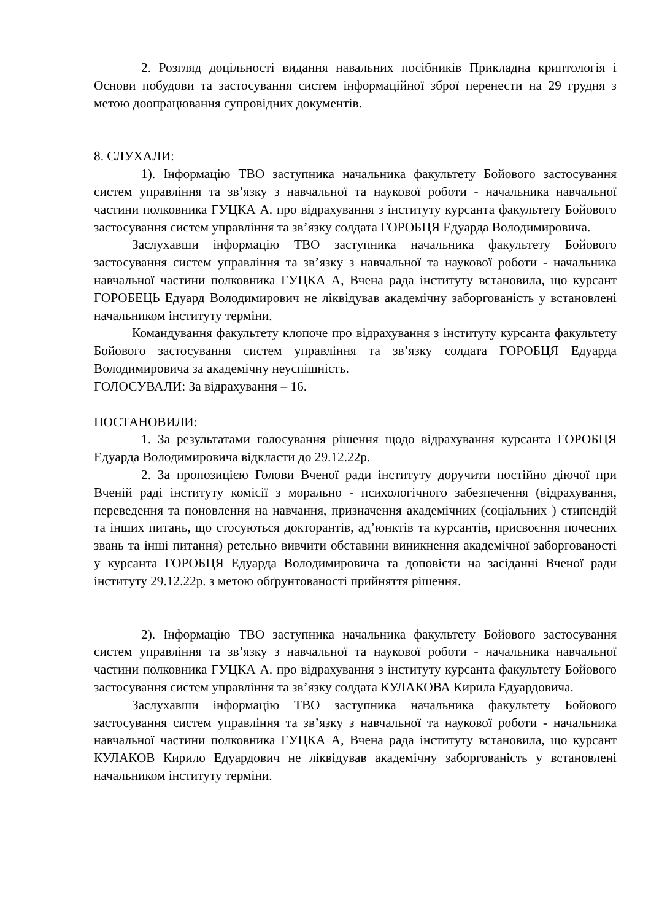2. Розгляд доцільності видання навальних посібників Прикладна криптологія і Основи побудови та застосування систем інформаційної зброї перенести на 29 грудня з метою доопрацювання супровідних документів.
8. СЛУХАЛИ:
1). Інформацію ТВО заступника начальника факультету Бойового застосування систем управління та зв’язку з навчальної та наукової роботи - начальника навчальної частини полковника ГУЦКА А. про відрахування з інституту курсанта факультету Бойового застосування систем управління та зв’язку солдата ГОРОБЦЯ Едуарда Володимировича.
Заслухавши інформацію ТВО заступника начальника факультету Бойового застосування систем управління та зв’язку з навчальної та наукової роботи - начальника навчальної частини полковника ГУЦКА А, Вчена рада інституту встановила, що курсант ГОРОБЕЦЬ Едуард Володимирович не ліквідував академічну заборгованість у встановлені начальником інституту терміни.
Командування факультету клопоче про відрахування з інституту курсанта факультету Бойового застосування систем управління та зв’язку солдата ГОРОБЦЯ Едуарда Володимировича за академічну неуспішність.
ГОЛОСУВАЛИ: За відрахування – 16.
ПОСТАНОВИЛИ:
1. За результатами голосування рішення щодо відрахування курсанта ГОРОБЦЯ Едуарда Володимировича відкласти до 29.12.22р.
2. За пропозицією Голови Вченої ради інституту доручити постійно діючої при Вченій раді інституту комісії з морально - психологічного забезпечення (відрахування, переведення та поновлення на навчання, призначення академічних (соціальних ) стипендій та інших питань, що стосуються докторантів, ад’юнктів та курсантів, присвоєння почесних звань та інші питання) ретельно вивчити обставини виникнення академічної заборгованості у курсанта ГОРОБЦЯ Едуарда Володимировича та доповісти на засіданні Вченої ради інституту 29.12.22р. з метою обґрунтованості прийняття рішення.
2). Інформацію ТВО заступника начальника факультету Бойового застосування систем управління та зв’язку з навчальної та наукової роботи - начальника навчальної частини полковника ГУЦКА А. про відрахування з інституту курсанта факультету Бойового застосування систем управління та зв’язку солдата КУЛАКОВА Кирила Едуардовича.
Заслухавши інформацію ТВО заступника начальника факультету Бойового застосування систем управління та зв’язку з навчальної та наукової роботи - начальника навчальної частини полковника ГУЦКА А, Вчена рада інституту встановила, що курсант КУЛАКОВ Кирило Едуардович не ліквідував академічну заборгованість у встановлені начальником інституту терміни.